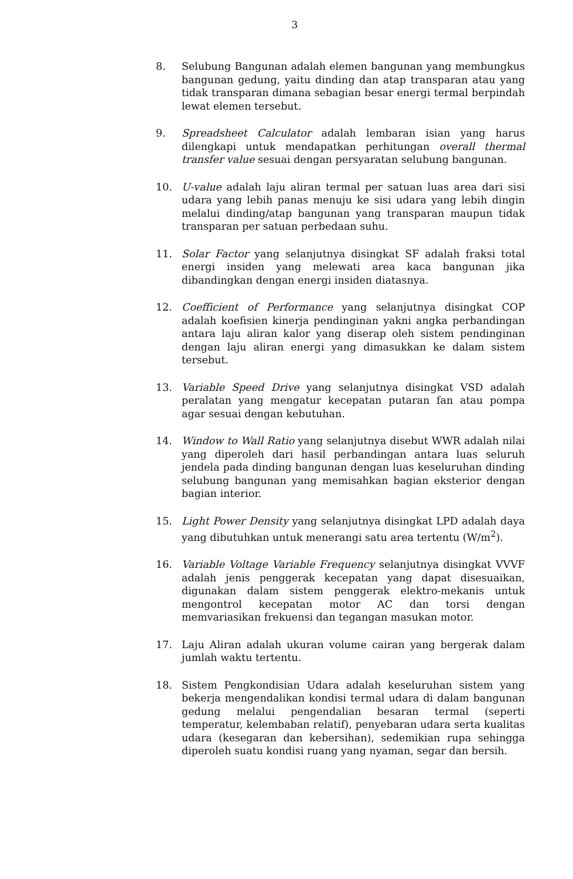3
8. Selubung Bangunan adalah elemen bangunan yang membungkus bangunan gedung, yaitu dinding dan atap transparan atau yang tidak transparan dimana sebagian besar energi termal berpindah lewat elemen tersebut.
9. Spreadsheet Calculator adalah lembaran isian yang harus dilengkapi untuk mendapatkan perhitungan overall thermal transfer value sesuai dengan persyaratan selubung bangunan.
10. U-value adalah laju aliran termal per satuan luas area dari sisi udara yang lebih panas menuju ke sisi udara yang lebih dingin melalui dinding/atap bangunan yang transparan maupun tidak transparan per satuan perbedaan suhu.
11. Solar Factor yang selanjutnya disingkat SF adalah fraksi total energi insiden yang melewati area kaca bangunan jika dibandingkan dengan energi insiden diatasnya.
12. Coefficient of Performance yang selanjutnya disingkat COP adalah koefisien kinerja pendinginan yakni angka perbandingan antara laju aliran kalor yang diserap oleh sistem pendinginan dengan laju aliran energi yang dimasukkan ke dalam sistem tersebut.
13. Variable Speed Drive yang selanjutnya disingkat VSD adalah peralatan yang mengatur kecepatan putaran fan atau pompa agar sesuai dengan kebutuhan.
14. Window to Wall Ratio yang selanjutnya disebut WWR adalah nilai yang diperoleh dari hasil perbandingan antara luas seluruh jendela pada dinding bangunan dengan luas keseluruhan dinding selubung bangunan yang memisahkan bagian eksterior dengan bagian interior.
15. Light Power Density yang selanjutnya disingkat LPD adalah daya yang dibutuhkan untuk menerangi satu area tertentu (W/m<sup>2</sup>).
16. Variable Voltage Variable Frequency selanjutnya disingkat VVVF adalah jenis penggerak kecepatan yang dapat disesuaikan, digunakan dalam sistem penggerak elektro-mekanis untuk mengontrol kecepatan motor AC dan torsi dengan memvariasikan frekuensi dan tegangan masukan motor.
17. Laju Aliran adalah ukuran volume cairan yang bergerak dalam jumlah waktu tertentu.
18. Sistem Pengkondisian Udara adalah keseluruhan sistem yang bekerja mengendalikan kondisi termal udara di dalam bangunan gedung melalui pengendalian besaran termal (seperti temperatur, kelembaban relatif), penyebaran udara serta kualitas udara (kesegaran dan kebersihan), sedemikian rupa sehingga diperoleh suatu kondisi ruang yang nyaman, segar dan bersih.